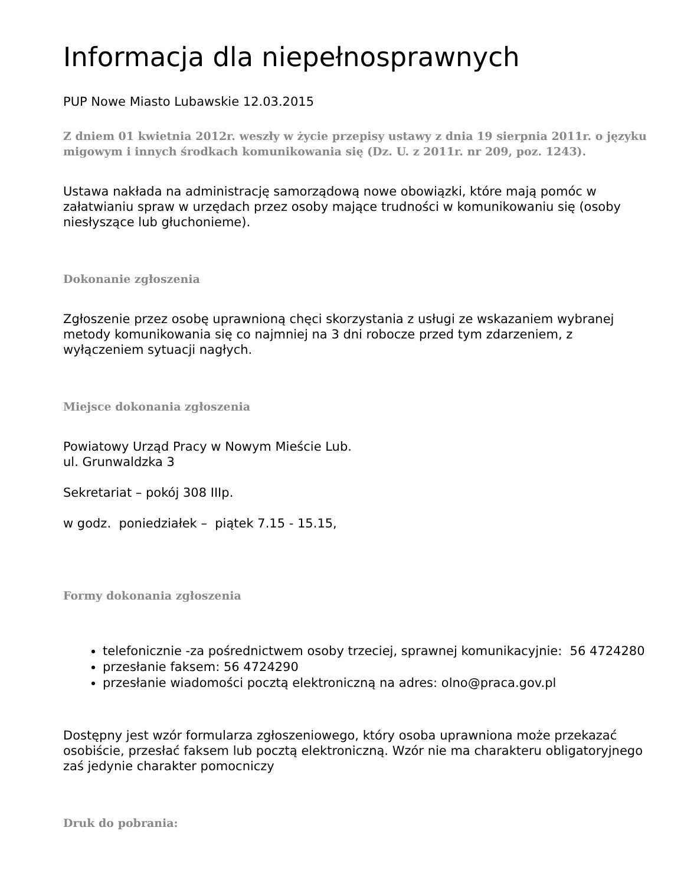Informacja dla niepełnosprawnych
PUP Nowe Miasto Lubawskie 12.03.2015
Z dniem 01 kwietnia 2012r. weszły w życie przepisy ustawy z dnia 19 sierpnia 2011r. o języku migowym i innych środkach komunikowania się (Dz. U. z 2011r. nr 209, poz. 1243).
Ustawa nakłada na administrację samorządową nowe obowiązki, które mają pomóc w załatwianiu spraw w urzędach przez osoby mające trudności w komunikowaniu się (osoby niesłyszące lub głuchonieme).
Dokonanie zgłoszenia
Zgłoszenie przez osobę uprawnioną chęci skorzystania z usługi ze wskazaniem wybranej metody komunikowania się co najmniej na 3 dni robocze przed tym zdarzeniem, z wyłączeniem sytuacji nagłych.
Miejsce dokonania zgłoszenia
Powiatowy Urząd Pracy w Nowym Mieście Lub.
ul. Grunwaldzka 3
Sekretariat – pokój 308 IIIp.
w godz. poniedziałek – piątek 7.15 - 15.15,
Formy dokonania zgłoszenia
telefonicznie -za pośrednictwem osoby trzeciej, sprawnej komunikacyjnie: 56 4724280
przesłanie faksem: 56 4724290
przesłanie wiadomości pocztą elektroniczną na adres: olno@praca.gov.pl
Dostępny jest wzór formularza zgłoszeniowego, który osoba uprawniona może przekazać osobiście, przesłać faksem lub pocztą elektroniczną. Wzór nie ma charakteru obligatoryjnego zaś jedynie charakter pomocniczy
Druk do pobrania: